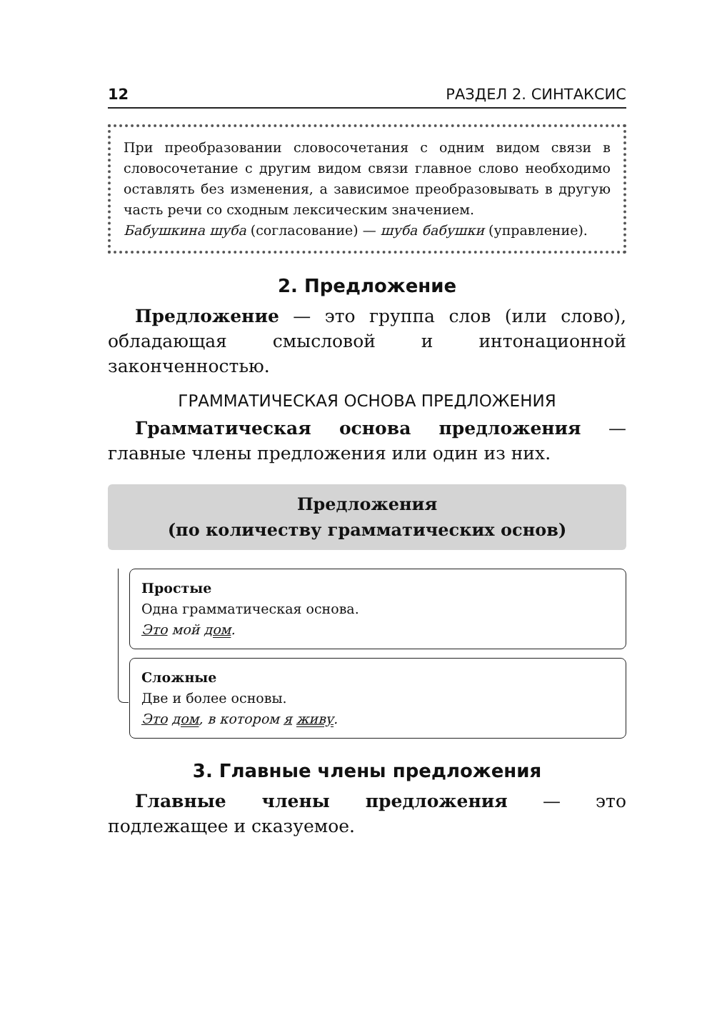12 РАЗДЕЛ 2. СИНТАКСИС
При преобразовании словосочетания с одним видом связи в словосочетание с другим видом связи главное слово необходимо оставлять без изменения, а зависимое преобразовывать в другую часть речи со сходным лексическим значением.
Бабушкина шуба (согласование) — шуба бабушки (управление).
2. Предложение
Предложение — это группа слов (или слово), обладающая смысловой и интонационной законченностью.
ГРАММАТИЧЕСКАЯ ОСНОВА ПРЕДЛОЖЕНИЯ
Грамматическая основа предложения — главные члены предложения или один из них.
Предложения
(по количеству грамматических основ)
Простые
Одна грамматическая основа.
Это мой дом.
Сложные
Две и более основы.
Это дом, в котором я живу.
3. Главные члены предложения
Главные члены предложения — это подлежащее и сказуемое.